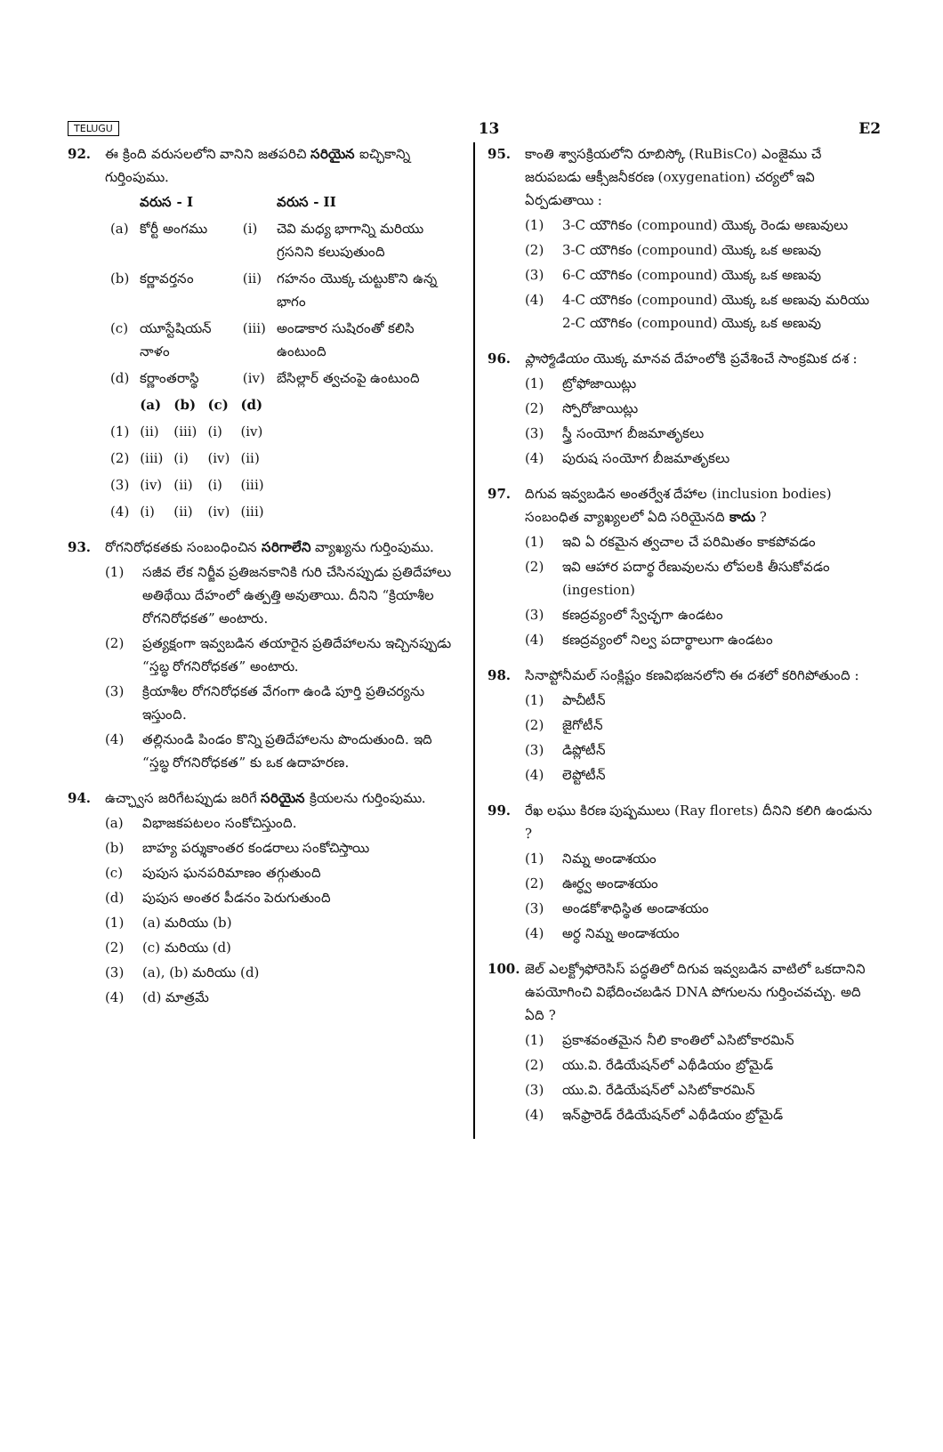TELUGU 13 E2
92. ఈ క్రింది వరుసలలోని వానిని జతపరిచి సరియైన ఐచ్ఛికాన్ని గుర్తింపుము.
| | వరుస - I | | వరుస - II |
| --- | --- | --- | --- |
| (a) | కోర్టీ అంగము | (i) | చెవి మధ్య భాగాన్ని మరియు గ్రసనిని కలుపుతుంది |
| (b) | కర్ణావర్తనం | (ii) | గహనం యొక్క చుట్టుకొని ఉన్న భాగం |
| (c) | యూస్టేషియన్ నాళం | (iii) | అండాకార సుషిరంతో కలిసి ఉంటుంది |
| (d) | కర్ణాంతరాస్థి | (iv) | బేసిల్లార్ త్వచంపై ఉంటుంది |
| | (a) | (b) | (c) | (d) |
| --- | --- | --- | --- | --- |
| (1) | (ii) | (iii) | (i) | (iv) |
| (2) | (iii) | (i) | (iv) | (ii) |
| (3) | (iv) | (ii) | (i) | (iii) |
| (4) | (i) | (ii) | (iv) | (iii) |
93. రోగనిరోధకతకు సంబంధించిన సరిగాలేని వ్యాఖ్యను గుర్తింపుము.
(1) సజీవ లేక నిర్జీవ ప్రతిజనకానికి గురి చేసినప్పుడు ప్రతిదేహాలు అతిథేయి దేహంలో ఉత్పత్తి అవుతాయి. దీనిని “క్రియాశీల రోగనిరోధకత” అంటారు.
(2) ప్రత్యక్షంగా ఇవ్వబడిన తయారైన ప్రతిదేహాలను ఇచ్చినప్పుడు “స్తబ్ధ రోగనిరోధకత” అంటారు.
(3) క్రియాశీల రోగనిరోధకత వేగంగా ఉండి పూర్తి ప్రతిచర్యను ఇస్తుంది.
(4) తల్లినుండి పిండం కొన్ని ప్రతిదేహాలను పొందుతుంది. ఇది “స్తబ్ధ రోగనిరోధకత” కు ఒక ఉదాహరణ.
94. ఉచ్ఛ్వాస జరిగేటప్పుడు జరిగే సరియైన క్రియలను గుర్తింపుము.
(a) విభాజకపటలం సంకోచిస్తుంది.
(b) బాహ్య పర్శుకాంతర కండరాలు సంకోచిస్తాయి
(c) పుపుస ఘనపరిమాణం తగ్గుతుంది
(d) పుపుస అంతర పీడనం పెరుగుతుంది
(1) (a) మరియు (b)
(2) (c) మరియు (d)
(3) (a), (b) మరియు (d)
(4) (d) మాత్రమే
95. కాంతి శ్వాసక్రియలోని రూబిస్కో (RuBisCo) ఎంజైము చే జరుపబడు ఆక్సీజనీకరణ (oxygenation) చర్యలో ఇవి ఏర్పడుతాయి :
(1) 3-C యౌగికం (compound) యొక్క రెండు అణువులు
(2) 3-C యౌగికం (compound) యొక్క ఒక అణువు
(3) 6-C యౌగికం (compound) యొక్క ఒక అణువు
(4) 4-C యౌగికం (compound) యొక్క ఒక అణువు మరియు 2-C యౌగికం (compound) యొక్క ఒక అణువు
96. ప్లాస్మోడియం యొక్క మానవ దేహంలోకి ప్రవేశించే సాంక్రమిక దశ :
(1) ట్రోఫోజాయిట్లు
(2) స్పోరోజాయిట్లు
(3) స్త్రీ సంయోగ బీజమాతృకలు
(4) పురుష సంయోగ బీజమాతృకలు
97. దిగువ ఇవ్వబడిన అంతర్వేశ దేహాల (inclusion bodies) సంబంధిత వ్యాఖ్యలలో ఏది సరియైనది కాదు ?
(1) ఇవి ఏ రకమైన త్వచాల చే పరిమితం కాకపోవడం
(2) ఇవి ఆహార పదార్థ రేణువులను లోపలకి తీసుకోవడం (ingestion)
(3) కణద్రవ్యంలో స్వేచ్ఛగా ఉండటం
(4) కణద్రవ్యంలో నిల్వ పదార్థాలుగా ఉండటం
98. సినాప్టోనీమల్ సంక్లిష్టం కణవిభజనలోని ఈ దశలో కరిగిపోతుంది :
(1) పాచీటీన్
(2) జైగోటీన్
(3) డిప్లోటీన్
(4) లెప్టోటీన్
99. రేఖ లఘు కిరణ పుష్పములు (Ray florets) దీనిని కలిగి ఉండును ?
(1) నిమ్న అండాశయం
(2) ఊర్ధ్వ అండాశయం
(3) అండకోశాధిస్థిత అండాశయం
(4) అర్ధ నిమ్న అండాశయం
100. జెల్ ఎలక్ట్రోఫోరెసిస్ పద్ధతిలో దిగువ ఇవ్వబడిన వాటిలో ఒకదానిని ఉపయోగించి విభేదించబడిన DNA పోగులను గుర్తించవచ్చు. అది ఏది ?
(1) ప్రకాశవంతమైన నీలి కాంతిలో ఎసిటోకారమిన్
(2) యు.వి. రేడియేషన్‌లో ఎథీడియం బ్రోమైడ్
(3) యు.వి. రేడియేషన్‌లో ఎసిటోకారమిన్
(4) ఇన్‌ఫ్రారెడ్ రేడియేషన్‌లో ఎథీడియం బ్రోమైడ్